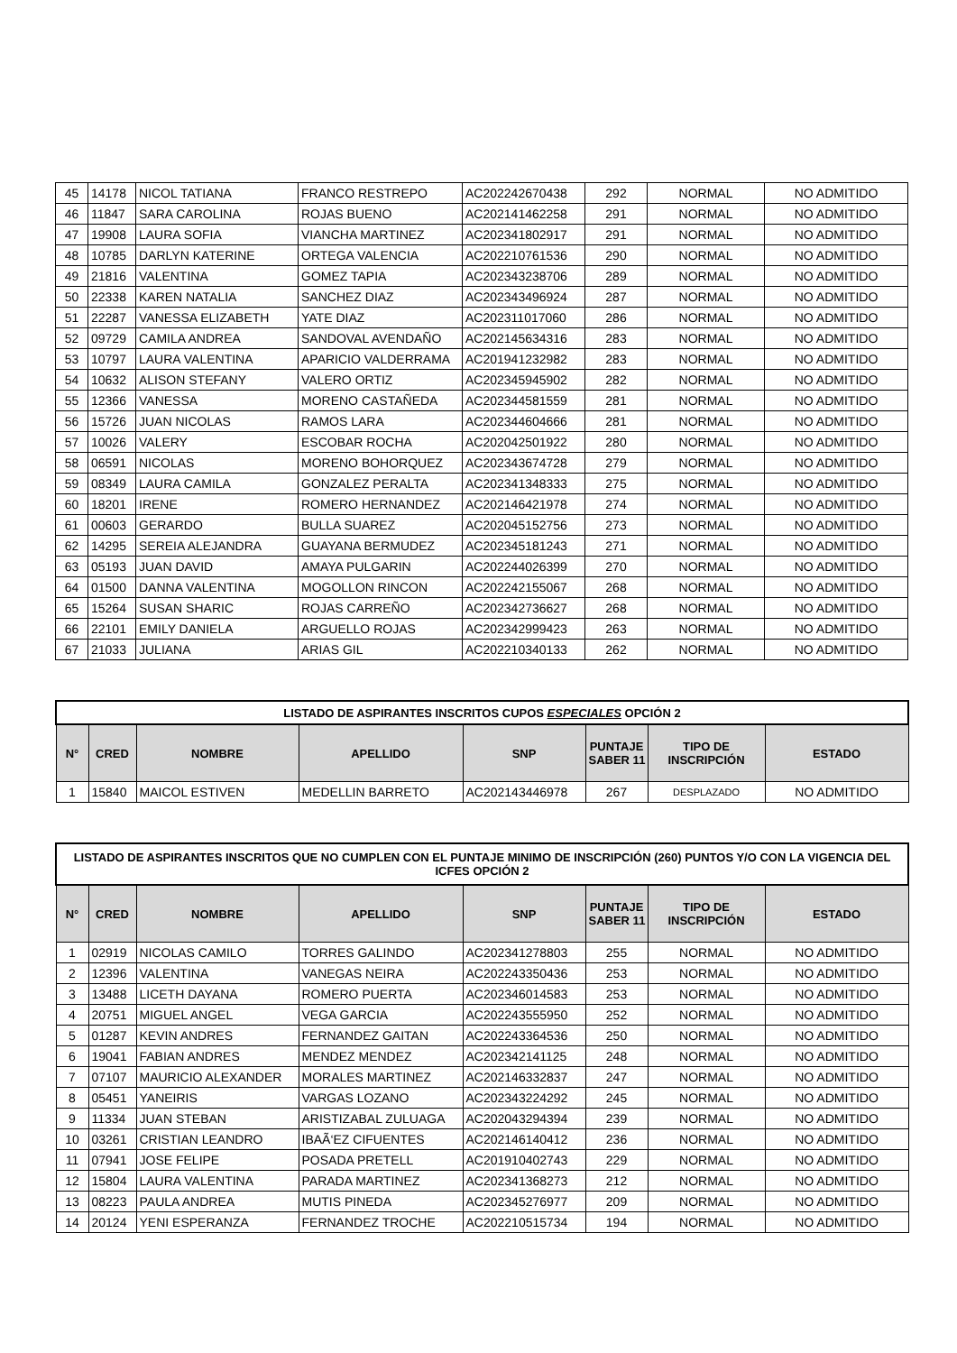| 45 | 14178 | NICOL TATIANA | FRANCO RESTREPO | AC202242670438 | 292 | NORMAL | NO ADMITIDO |
| 46 | 11847 | SARA CAROLINA | ROJAS BUENO | AC202141462258 | 291 | NORMAL | NO ADMITIDO |
| 47 | 19908 | LAURA SOFIA | VIANCHA MARTINEZ | AC202341802917 | 291 | NORMAL | NO ADMITIDO |
| 48 | 10785 | DARLYN KATERINE | ORTEGA VALENCIA | AC202210761536 | 290 | NORMAL | NO ADMITIDO |
| 49 | 21816 | VALENTINA | GOMEZ TAPIA | AC202343238706 | 289 | NORMAL | NO ADMITIDO |
| 50 | 22338 | KAREN NATALIA | SANCHEZ DIAZ | AC202343496924 | 287 | NORMAL | NO ADMITIDO |
| 51 | 22287 | VANESSA ELIZABETH | YATE DIAZ | AC202311017060 | 286 | NORMAL | NO ADMITIDO |
| 52 | 09729 | CAMILA ANDREA | SANDOVAL AVENDAÑO | AC202145634316 | 283 | NORMAL | NO ADMITIDO |
| 53 | 10797 | LAURA VALENTINA | APARICIO VALDERRAMA | AC201941232982 | 283 | NORMAL | NO ADMITIDO |
| 54 | 10632 | ALISON STEFANY | VALERO ORTIZ | AC202345945902 | 282 | NORMAL | NO ADMITIDO |
| 55 | 12366 | VANESSA | MORENO CASTAÑEDA | AC202344581559 | 281 | NORMAL | NO ADMITIDO |
| 56 | 15726 | JUAN NICOLAS | RAMOS LARA | AC202344604666 | 281 | NORMAL | NO ADMITIDO |
| 57 | 10026 | VALERY | ESCOBAR ROCHA | AC202042501922 | 280 | NORMAL | NO ADMITIDO |
| 58 | 06591 | NICOLAS | MORENO BOHORQUEZ | AC202343674728 | 279 | NORMAL | NO ADMITIDO |
| 59 | 08349 | LAURA CAMILA | GONZALEZ PERALTA | AC202341348333 | 275 | NORMAL | NO ADMITIDO |
| 60 | 18201 | IRENE | ROMERO HERNANDEZ | AC202146421978 | 274 | NORMAL | NO ADMITIDO |
| 61 | 00603 | GERARDO | BULLA SUAREZ | AC202045152756 | 273 | NORMAL | NO ADMITIDO |
| 62 | 14295 | SEREIA ALEJANDRA | GUAYANA BERMUDEZ | AC202345181243 | 271 | NORMAL | NO ADMITIDO |
| 63 | 05193 | JUAN DAVID | AMAYA PULGARIN | AC202244026399 | 270 | NORMAL | NO ADMITIDO |
| 64 | 01500 | DANNA VALENTINA | MOGOLLON RINCON | AC202242155067 | 268 | NORMAL | NO ADMITIDO |
| 65 | 15264 | SUSAN SHARIC | ROJAS CARREÑO | AC202342736627 | 268 | NORMAL | NO ADMITIDO |
| 66 | 22101 | EMILY DANIELA | ARGUELLO ROJAS | AC202342999423 | 263 | NORMAL | NO ADMITIDO |
| 67 | 21033 | JULIANA | ARIAS GIL | AC202210340133 | 262 | NORMAL | NO ADMITIDO |
| LISTADO DE ASPIRANTES INSCRITOS CUPOS ESPECIALES OPCIÓN 2 | | | | | | | |
| --- | --- | --- | --- | --- | --- | --- | --- |
| N° | CRED | NOMBRE | APELLIDO | SNP | PUNTAJE SABER 11 | TIPO DE INSCRIPCIÓN | ESTADO |
| 1 | 15840 | MAICOL ESTIVEN | MEDELLIN BARRETO | AC202143446978 | 267 | DESPLAZADO | NO ADMITIDO |
| LISTADO DE ASPIRANTES INSCRITOS QUE NO CUMPLEN CON EL PUNTAJE MINIMO DE INSCRIPCIÓN (260) PUNTOS Y/O CON LA VIGENCIA DEL ICFES OPCIÓN 2 | | | | | | | |
| --- | --- | --- | --- | --- | --- | --- | --- |
| N° | CRED | NOMBRE | APELLIDO | SNP | PUNTAJE SABER 11 | TIPO DE INSCRIPCIÓN | ESTADO |
| 1 | 02919 | NICOLAS CAMILO | TORRES GALINDO | AC202341278803 | 255 | NORMAL | NO ADMITIDO |
| 2 | 12396 | VALENTINA | VANEGAS NEIRA | AC202243350436 | 253 | NORMAL | NO ADMITIDO |
| 3 | 13488 | LICETH DAYANA | ROMERO PUERTA | AC202346014583 | 253 | NORMAL | NO ADMITIDO |
| 4 | 20751 | MIGUEL ANGEL | VEGA GARCIA | AC202243555950 | 252 | NORMAL | NO ADMITIDO |
| 5 | 01287 | KEVIN ANDRES | FERNANDEZ GAITAN | AC202243364536 | 250 | NORMAL | NO ADMITIDO |
| 6 | 19041 | FABIAN ANDRES | MENDEZ MENDEZ | AC202342141125 | 248 | NORMAL | NO ADMITIDO |
| 7 | 07107 | MAURICIO ALEXANDER | MORALES MARTINEZ | AC202146332837 | 247 | NORMAL | NO ADMITIDO |
| 8 | 05451 | YANEIRIS | VARGAS LOZANO | AC202343224292 | 245 | NORMAL | NO ADMITIDO |
| 9 | 11334 | JUAN STEBAN | ARISTIZABAL ZULUAGA | AC202043294394 | 239 | NORMAL | NO ADMITIDO |
| 10 | 03261 | CRISTIAN LEANDRO | IBAÃ‘EZ CIFUENTES | AC202146140412 | 236 | NORMAL | NO ADMITIDO |
| 11 | 07941 | JOSE FELIPE | POSADA PRETELL | AC201910402743 | 229 | NORMAL | NO ADMITIDO |
| 12 | 15804 | LAURA VALENTINA | PARADA MARTINEZ | AC202341368273 | 212 | NORMAL | NO ADMITIDO |
| 13 | 08223 | PAULA ANDREA | MUTIS PINEDA | AC202345276977 | 209 | NORMAL | NO ADMITIDO |
| 14 | 20124 | YENI ESPERANZA | FERNANDEZ TROCHE | AC202210515734 | 194 | NORMAL | NO ADMITIDO |